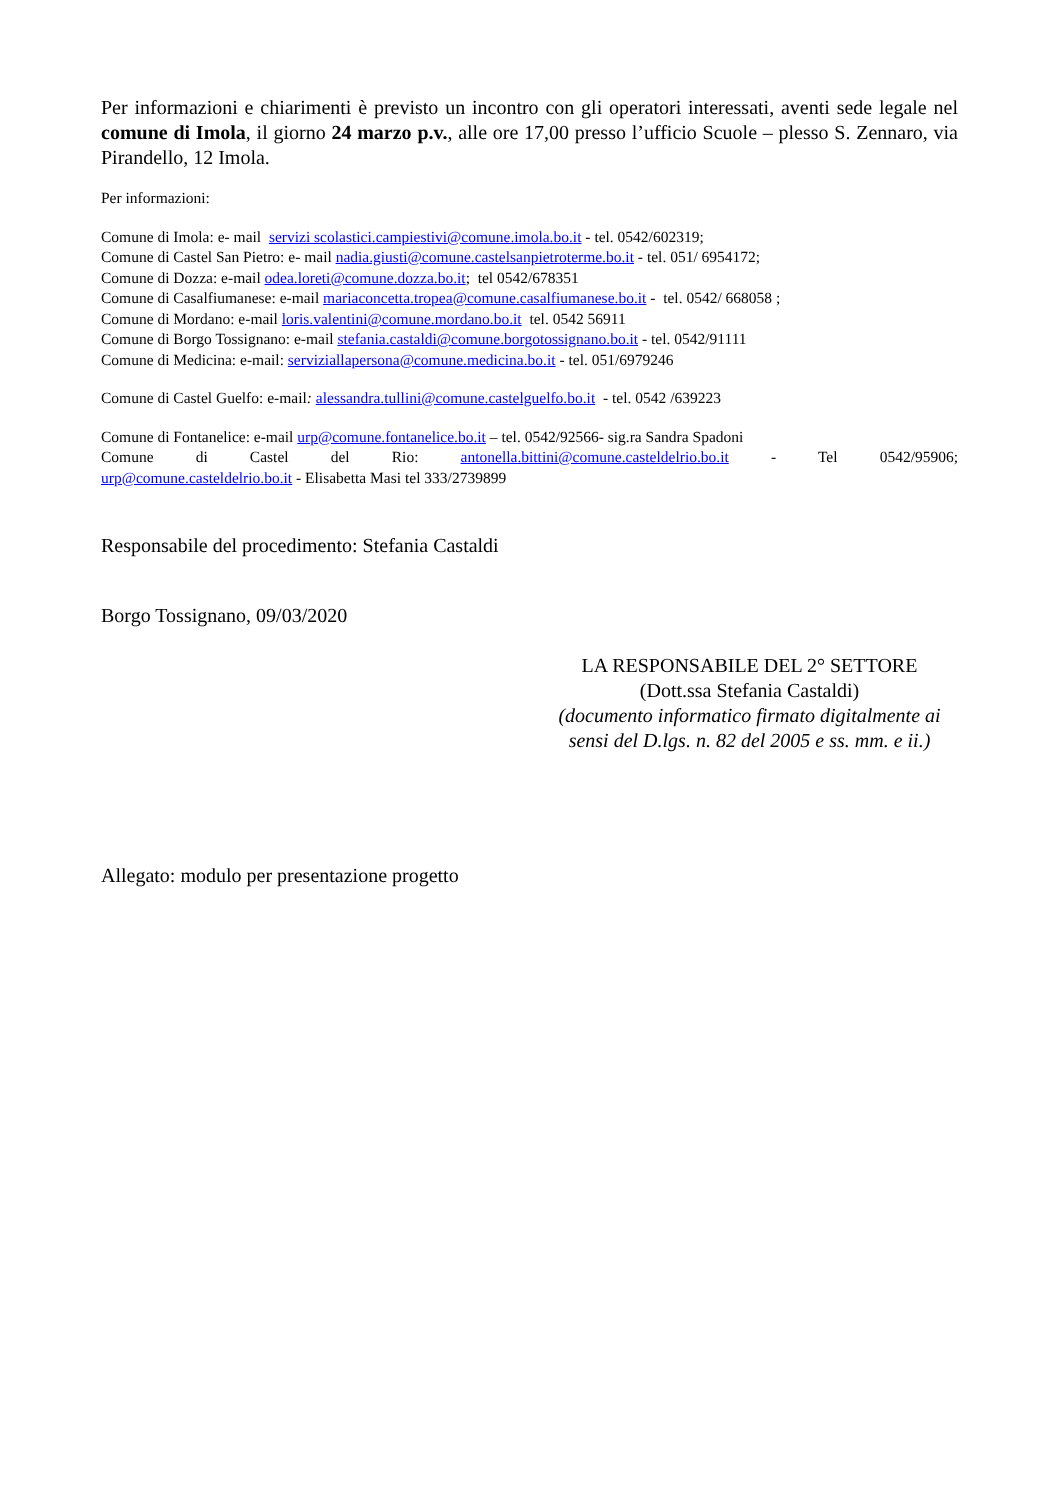Per informazioni e chiarimenti è previsto un incontro con gli operatori interessati, aventi sede legale nel comune di Imola, il giorno 24 marzo p.v., alle ore 17,00 presso l’ufficio Scuole – plesso S. Zennaro, via Pirandello, 12 Imola.
Per informazioni:
Comune di Imola: e- mail servizi scolastici.campiestivi@comune.imola.bo.it - tel. 0542/602319;
Comune di Castel San Pietro: e- mail nadia.giusti@comune.castelsanpietroterme.bo.it - tel. 051/ 6954172;
Comune di Dozza: e-mail odea.loreti@comune.dozza.bo.it; tel 0542/678351
Comune di Casalfiumanese: e-mail mariaconcetta.tropea@comune.casalfiumanese.bo.it - tel. 0542/ 668058 ;
Comune di Mordano: e-mail loris.valentini@comune.mordano.bo.it tel. 0542 56911
Comune di Borgo Tossignano: e-mail stefania.castaldi@comune.borgotossignano.bo.it - tel. 0542/91111
Comune di Medicina: e-mail: serviziallapersona@comune.medicina.bo.it - tel. 051/6979246
Comune di Castel Guelfo: e-mail: alessandra.tullini@comune.castelguelfo.bo.it - tel. 0542 /639223
Comune di Fontanelice: e-mail urp@comune.fontanelice.bo.it – tel. 0542/92566- sig.ra Sandra Spadoni
Comune di Castel del Rio: antonella.bittini@comune.casteldelrio.bo.it - Tel 0542/95906;
urp@comune.casteldelrio.bo.it - Elisabetta Masi tel 333/2739899
Responsabile del procedimento: Stefania Castaldi
Borgo Tossignano, 09/03/2020
LA RESPONSABILE DEL 2° SETTORE
(Dott.ssa Stefania Castaldi)
(documento informatico firmato digitalmente ai sensi del D.lgs. n. 82 del 2005 e ss. mm. e ii.)
Allegato: modulo per presentazione progetto